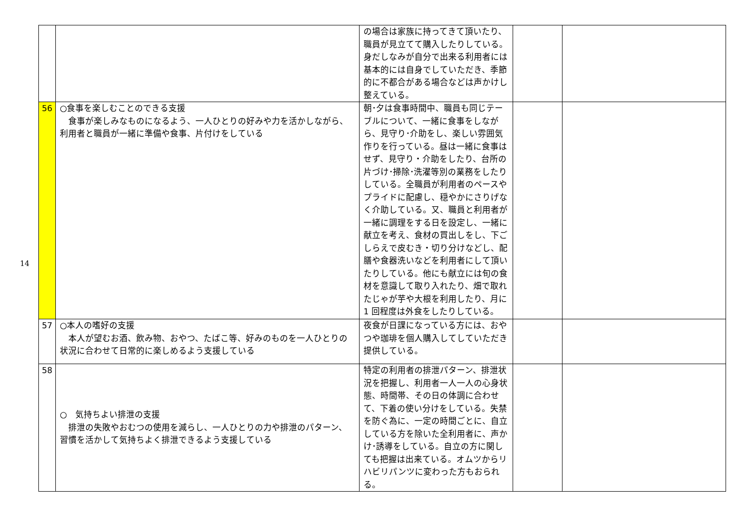14
| | | の場合は家族に持ってきて頂いたり、職員が見立てて購入したりしている。身だしなみが自分で出来る利用者には基本的には自身でしていただき、季節的に不都合がある場合などは声かけし整えている。 | | |
| 56 | ○食事を楽しむことのできる支援 食事が楽しみなものになるよう、一人ひとりの好みや力を活かしながら、利用者と職員が一緒に準備や食事、片付けをしている | 朝･夕は食事時間中、職員も同じテーブルについて、一緒に食事をしながら、見守り･介助をし、楽しい雰囲気作りを行っている。昼は一緒に食事はせず、見守り・介助をしたり、台所の片づけ･掃除･洗濯等別の業務をしたりしている。全職員が利用者のペースやプライドに配慮し、穏やかにさりげなく介助している。又、職員と利用者が一緒に調理をする日を設定し、一緒に献立を考え、食材の買出しをし、下ごしらえで皮むき・切り分けなどし、配膳や食器洗いなどを利用者にして頂いたりしている。他にも献立には旬の食材を意識して取り入れたり、畑で取れたじゃが芋や大根を利用したり、月に 1 回程度は外食をしたりしている。 | | |
| 57 | ○本人の嗜好の支援 本人が望むお酒、飲み物、おやつ、たばこ等、好みのものを一人ひとりの状況に合わせて日常的に楽しめるよう支援している | 夜食が日課になっている方には、おやつや珈琲を個人購入してしていただき提供している。 | | |
| 58 | ○ 気持ちよい排泄の支援 排泄の失敗やおむつの使用を減らし、一人ひとりの力や排泄のパターン、習慣を活かして気持ちよく排泄できるよう支援している | 特定の利用者の排泄パターン、排泄状況を把握し、利用者一人一人の心身状態、時間帯、その日の体調に合わせて、下着の使い分けをしている。失禁を防ぐ為に、一定の時間ごとに、自立している方を除いた全利用者に、声かけ･誘導をしている。自立の方に関しても把握は出来ている。オムツからリハビリパンツに変わった方もおられる。 | | |